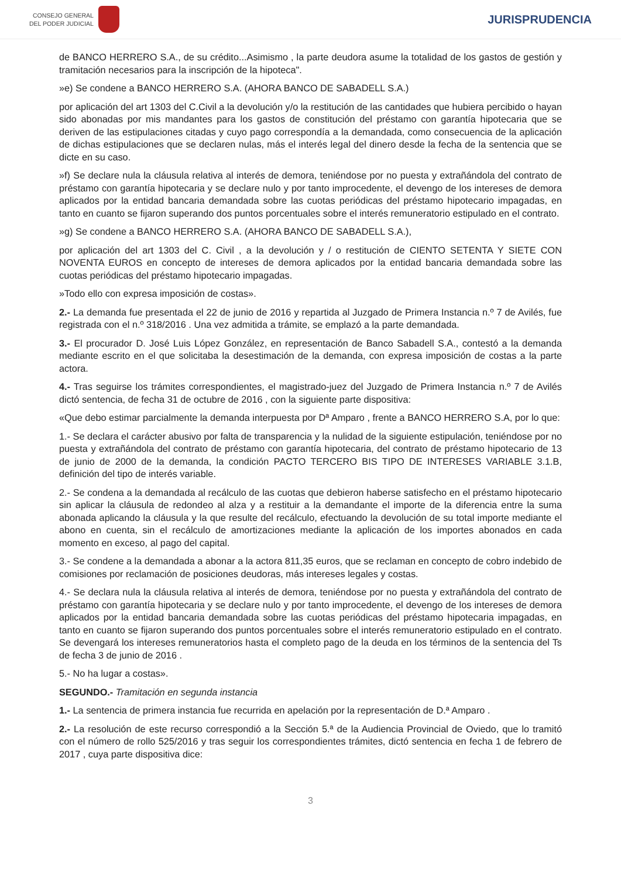CONSEJO GENERAL
DEL PODER JUDICIAL
JURISPRUDENCIA
de BANCO HERRERO S.A., de su crédito...Asimismo , la parte deudora asume la totalidad de los gastos de gestión y tramitación necesarios para la inscripción de la hipoteca".
»e) Se condene a BANCO HERRERO S.A. (AHORA BANCO DE SABADELL S.A.)
por aplicación del art 1303 del C.Civil a la devolución y/o la restitución de las cantidades que hubiera percibido o hayan sido abonadas por mis mandantes para los gastos de constitución del préstamo con garantía hipotecaria que se deriven de las estipulaciones citadas y cuyo pago correspondía a la demandada, como consecuencia de la aplicación de dichas estipulaciones que se declaren nulas, más el interés legal del dinero desde la fecha de la sentencia que se dicte en su caso.
»f) Se declare nula la cláusula relativa al interés de demora, teniéndose por no puesta y extrañándola del contrato de préstamo con garantía hipotecaria y se declare nulo y por tanto improcedente, el devengo de los intereses de demora aplicados por la entidad bancaria demandada sobre las cuotas periódicas del préstamo hipotecario impagadas, en tanto en cuanto se fijaron superando dos puntos porcentuales sobre el interés remuneratorio estipulado en el contrato.
»g) Se condene a BANCO HERRERO S.A. (AHORA BANCO DE SABADELL S.A.),
por aplicación del art 1303 del C. Civil , a la devolución y / o restitución de CIENTO SETENTA Y SIETE CON NOVENTA EUROS en concepto de intereses de demora aplicados por la entidad bancaria demandada sobre las cuotas periódicas del préstamo hipotecario impagadas.
»Todo ello con expresa imposición de costas».
2.- La demanda fue presentada el 22 de junio de 2016 y repartida al Juzgado de Primera Instancia n.º 7 de Avilés, fue registrada con el n.º 318/2016 . Una vez admitida a trámite, se emplazó a la parte demandada.
3.- El procurador D. José Luis López González, en representación de Banco Sabadell S.A., contestó a la demanda mediante escrito en el que solicitaba la desestimación de la demanda, con expresa imposición de costas a la parte actora.
4.- Tras seguirse los trámites correspondientes, el magistrado-juez del Juzgado de Primera Instancia n.º 7 de Avilés dictó sentencia, de fecha 31 de octubre de 2016 , con la siguiente parte dispositiva:
«Que debo estimar parcialmente la demanda interpuesta por Dª Amparo , frente a BANCO HERRERO S.A, por lo que:
1.- Se declara el carácter abusivo por falta de transparencia y la nulidad de la siguiente estipulación, teniéndose por no puesta y extrañándola del contrato de préstamo con garantía hipotecaria, del contrato de préstamo hipotecario de 13 de junio de 2000 de la demanda, la condición PACTO TERCERO BIS TIPO DE INTERESES VARIABLE 3.1.B, definición del tipo de interés variable.
2.- Se condena a la demandada al recálculo de las cuotas que debieron haberse satisfecho en el préstamo hipotecario sin aplicar la cláusula de redondeo al alza y a restituir a la demandante el importe de la diferencia entre la suma abonada aplicando la cláusula y la que resulte del recálculo, efectuando la devolución de su total importe mediante el abono en cuenta, sin el recálculo de amortizaciones mediante la aplicación de los importes abonados en cada momento en exceso, al pago del capital.
3.- Se condene a la demandada a abonar a la actora 811,35 euros, que se reclaman en concepto de cobro indebido de comisiones por reclamación de posiciones deudoras, más intereses legales y costas.
4.- Se declara nula la cláusula relativa al interés de demora, teniéndose por no puesta y extrañándola del contrato de préstamo con garantía hipotecaria y se declare nulo y por tanto improcedente, el devengo de los intereses de demora aplicados por la entidad bancaria demandada sobre las cuotas periódicas del préstamo hipotecaria impagadas, en tanto en cuanto se fijaron superando dos puntos porcentuales sobre el interés remuneratorio estipulado en el contrato. Se devengará los intereses remuneratorios hasta el completo pago de la deuda en los términos de la sentencia del Ts de fecha 3 de junio de 2016 .
5.- No ha lugar a costas».
SEGUNDO.- Tramitación en segunda instancia
1.- La sentencia de primera instancia fue recurrida en apelación por la representación de D.ª Amparo .
2.- La resolución de este recurso correspondió a la Sección 5.ª de la Audiencia Provincial de Oviedo, que lo tramitó con el número de rollo 525/2016 y tras seguir los correspondientes trámites, dictó sentencia en fecha 1 de febrero de 2017 , cuya parte dispositiva dice:
3